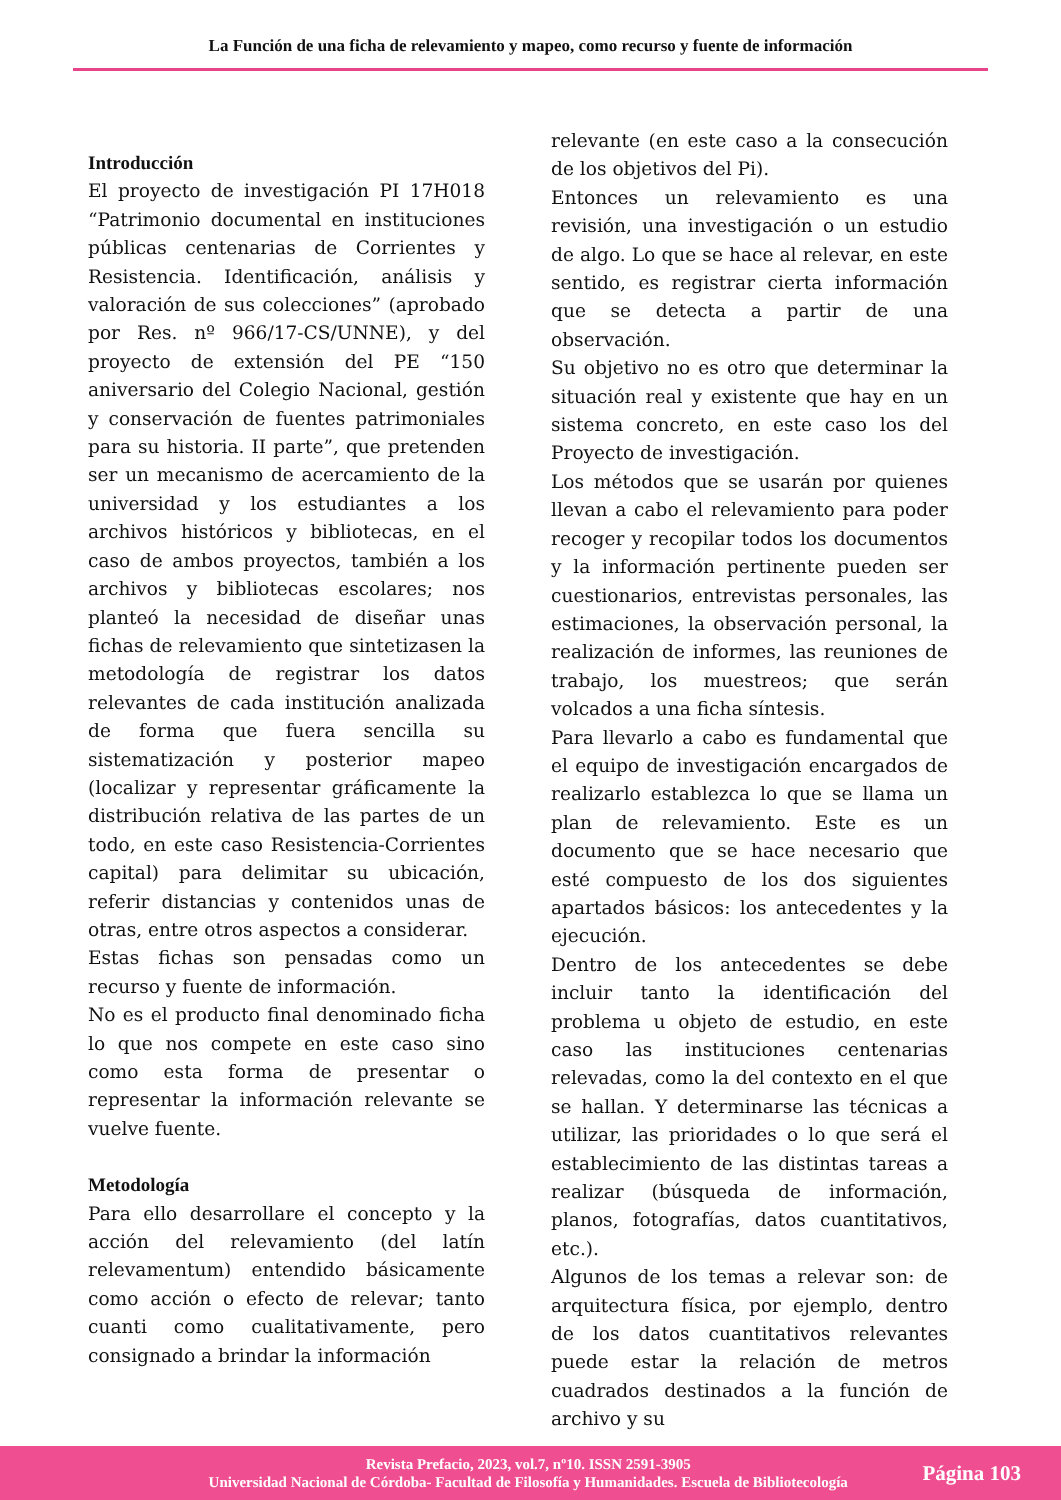La Función de una ficha de relevamiento y mapeo, como recurso y fuente de información
Introducción
El proyecto de investigación PI 17H018 “Patrimonio documental en instituciones públicas centenarias de Corrientes y Resistencia. Identificación, análisis y valoración de sus colecciones” (aprobado por Res. nº 966/17-CS/UNNE), y del proyecto de extensión del PE “150 aniversario del Colegio Nacional, gestión y conservación de fuentes patrimoniales para su historia. II parte”, que pretenden ser un mecanismo de acercamiento de la universidad y los estudiantes a los archivos históricos y bibliotecas, en el caso de ambos proyectos, también a los archivos y bibliotecas escolares; nos planteó la necesidad de diseñar unas fichas de relevamiento que sintetizasen la metodología de registrar los datos relevantes de cada institución analizada de forma que fuera sencilla su sistematización y posterior mapeo (localizar y representar gráficamente la distribución relativa de las partes de un todo, en este caso Resistencia-Corrientes capital) para delimitar su ubicación, referir distancias y contenidos unas de otras, entre otros aspectos a considerar.
Estas fichas son pensadas como un recurso y fuente de información.
No es el producto final denominado ficha lo que nos compete en este caso sino como esta forma de presentar o representar la información relevante se vuelve fuente.
Metodología
Para ello desarrollare el concepto y la acción del relevamiento (del latín relevamentum) entendido básicamente como acción o efecto de relevar; tanto cuanti como cualitativamente, pero consignado a brindar la información
relevante (en este caso a la consecución de los objetivos del Pi).
Entonces un relevamiento es una revisión, una investigación o un estudio de algo. Lo que se hace al relevar, en este sentido, es registrar cierta información que se detecta a partir de una observación.
Su objetivo no es otro que determinar la situación real y existente que hay en un sistema concreto, en este caso los del Proyecto de investigación.
Los métodos que se usarán por quienes llevan a cabo el relevamiento para poder recoger y recopilar todos los documentos y la información pertinente pueden ser cuestionarios, entrevistas personales, las estimaciones, la observación personal, la realización de informes, las reuniones de trabajo, los muestreos; que serán volcados a una ficha síntesis.
Para llevarlo a cabo es fundamental que el equipo de investigación encargados de realizarlo establezca lo que se llama un plan de relevamiento. Este es un documento que se hace necesario que esté compuesto de los dos siguientes apartados básicos: los antecedentes y la ejecución.
Dentro de los antecedentes se debe incluir tanto la identificación del problema u objeto de estudio, en este caso las instituciones centenarias relevadas, como la del contexto en el que se hallan. Y determinarse las técnicas a utilizar, las prioridades o lo que será el establecimiento de las distintas tareas a realizar (búsqueda de información, planos, fotografías, datos cuantitativos, etc.).
Algunos de los temas a relevar son: de arquitectura física, por ejemplo, dentro de los datos cuantitativos relevantes puede estar la relación de metros cuadrados destinados a la función de archivo y su
Revista Prefacio, 2023, vol.7, nº10. ISSN 2591-3905
Universidad Nacional de Córdoba- Facultad de Filosofía y Humanidades. Escuela de Bibliotecología
Página 103